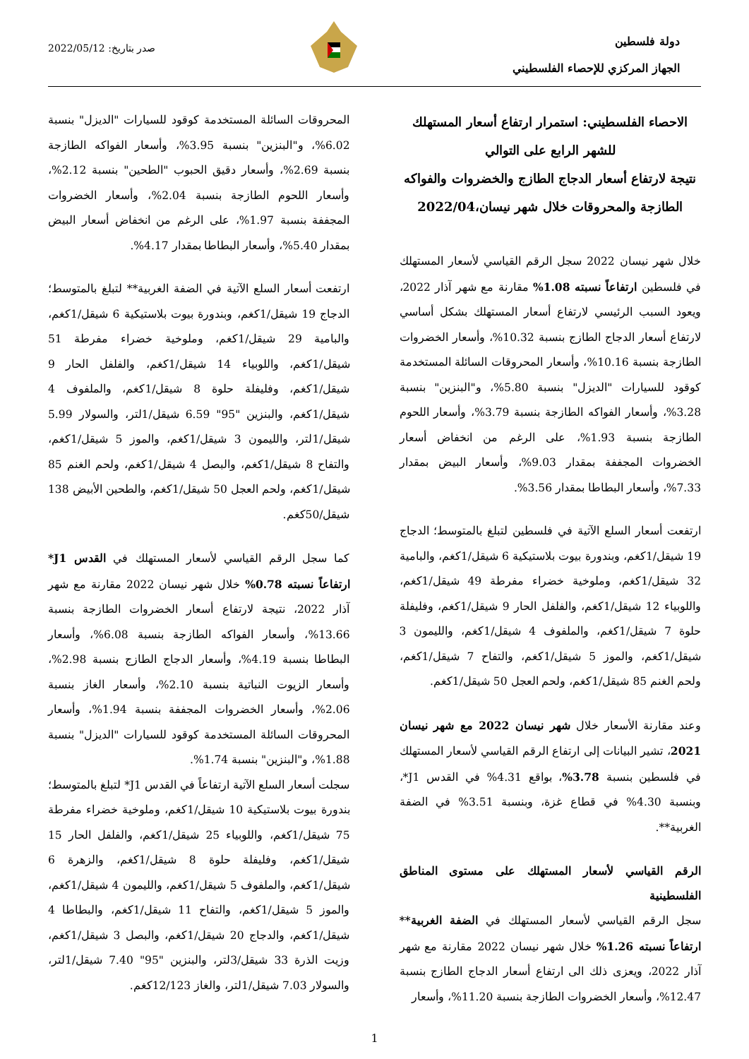دولة فلسطين
الجهاز المركزي للإحصاء الفلسطيني
صدر بتاريخ: 2022/05/12
الاحصاء الفلسطيني: استمرار ارتفاع أسعار المستهلك للشهر الرابع على التوالي
نتيجة لارتفاع أسعار الدجاج الطازج والخضروات والفواكه الطازجة والمحروقات خلال شهر نيسان،2022/04
خلال شهر نيسان 2022 سجل الرقم القياسي لأسعار المستهلك في فلسطين ارتفاعاً نسبته 1.08% مقارنة مع شهر آذار 2022، ويعود السبب الرئيسي لارتفاع أسعار المستهلك بشكل أساسي لارتفاع أسعار الدجاج الطازج بنسبة 10.32%، وأسعار الخضروات الطازجة بنسبة 10.16%، وأسعار المحروقات السائلة المستخدمة كوقود للسيارات "الديزل" بنسبة 5.80%، و"البنزين" بنسبة 3.28%، وأسعار الفواكه الطازجة بنسبة 3.79%، وأسعار اللحوم الطازجة بنسبة 1.93%، على الرغم من انخفاض أسعار الخضروات المجففة بمقدار 9.03%، وأسعار البيض بمقدار 7.33%، وأسعار البطاطا بمقدار 3.56%.
ارتفعت أسعار السلع الآتية في فلسطين لتبلغ بالمتوسط؛ الدجاج 19 شيقل/1كغم، وبندورة بيوت بلاستيكية 6 شيقل/1كغم، والبامية 32 شيقل/1كغم، وملوخية خضراء مفرطة 49 شيقل/1كغم، واللوبياء 12 شيقل/1كغم، والفلفل الحار 9 شيقل/1كغم، وفليفلة حلوة 7 شيقل/1كغم، والملفوف 4 شيقل/1كغم، والليمون 3 شيقل/1كغم، والموز 5 شيقل/1كغم، والتفاح 7 شيقل/1كغم، ولحم الغنم 85 شيقل/1كغم، ولحم العجل 50 شيقل/1كغم.
وعند مقارنة الأسعار خلال شهر نيسان 2022 مع شهر نيسان 2021، تشير البيانات إلى ارتفاع الرقم القياسي لأسعار المستهلك في فلسطين بنسبة 3.78%، بواقع 4.31% في القدس J1*، وبنسبة 4.30% في قطاع غزة، وبنسبة 3.51% في الضفة الغربية**.
الرقم القياسي لأسعار المستهلك على مستوى المناطق الفلسطينية
سجل الرقم القياسي لأسعار المستهلك في الضفة الغربية** ارتفاعاً نسبته 1.26% خلال شهر نيسان 2022 مقارنة مع شهر آذار 2022، ويعزى ذلك الى ارتفاع أسعار الدجاج الطازج بنسبة 12.47%، وأسعار الخضروات الطازجة بنسبة 11.20%، وأسعار
المحروقات السائلة المستخدمة كوقود للسيارات "الديزل" بنسبة 6.02%، و"البنزين" بنسبة 3.95%، وأسعار الفواكه الطازجة بنسبة 2.69%، وأسعار دقيق الحبوب "الطحين" بنسبة 2.12%، وأسعار اللحوم الطازجة بنسبة 2.04%، وأسعار الخضروات المجففة بنسبة 1.97%، على الرغم من انخفاض أسعار البيض بمقدار 5.40%، وأسعار البطاطا بمقدار 4.17%.
ارتفعت أسعار السلع الآتية في الضفة الغربية** لتبلغ بالمتوسط؛ الدجاج 19 شيقل/1كغم، وبندورة بيوت بلاستيكية 6 شيقل/1كغم، والبامية 29 شيقل/1كغم، وملوخية خضراء مفرطة 51 شيقل/1كغم، واللوبياء 14 شيقل/1كغم، والفلفل الحار 9 شيقل/1كغم، وفليفلة حلوة 8 شيقل/1كغم، والملفوف 4 شيقل/1كغم، والبنزين "95" 6.59 شيقل/1لتر، والسولار 5.99 شيقل/1لتر، والليمون 3 شيقل/1كغم، والموز 5 شيقل/1كغم، والتفاح 8 شيقل/1كغم، والبصل 4 شيقل/1كغم، ولحم الغنم 85 شيقل/1كغم، ولحم العجل 50 شيقل/1كغم، والطحين الأبيض 138 شيقل/50كغم.
كما سجل الرقم القياسي لأسعار المستهلك في القدس J1* ارتفاعاً نسبته 0.78% خلال شهر نيسان 2022 مقارنة مع شهر آذار 2022، نتيجة لارتفاع أسعار الخضروات الطازجة بنسبة 13.66%، وأسعار الفواكه الطازجة بنسبة 6.08%، وأسعار البطاطا بنسبة 4.19%، وأسعار الدجاج الطازج بنسبة 2.98%، وأسعار الزيوت النباتية بنسبة 2.10%، وأسعار الغاز بنسبة 2.06%، وأسعار الخضروات المجففة بنسبة 1.94%، وأسعار المحروقات السائلة المستخدمة كوقود للسيارات "الديزل" بنسبة 1.88%، و"البنزين" بنسبة 1.74%.
سجلت أسعار السلع الآتية ارتفاعاً في القدس J1* لتبلغ بالمتوسط؛ بندورة بيوت بلاستيكية 10 شيقل/1كغم، وملوخية خضراء مفرطة 75 شيقل/1كغم، واللوبياء 25 شيقل/1كغم، والفلفل الحار 15 شيقل/1كغم، وفليفلة حلوة 8 شيقل/1كغم، والزهرة 6 شيقل/1كغم، والملفوف 5 شيقل/1كغم، والليمون 4 شيقل/1كغم، والموز 5 شيقل/1كغم، والتفاح 11 شيقل/1كغم، والبطاطا 4 شيقل/1كغم، والدجاج 20 شيقل/1كغم، والبصل 3 شيقل/1كغم، وزيت الذرة 33 شيقل/3لتر، والبنزين "95" 7.40 شيقل/1لتر، والسولار 7.03 شيقل/1لتر، والغاز 12/123كغم.
1